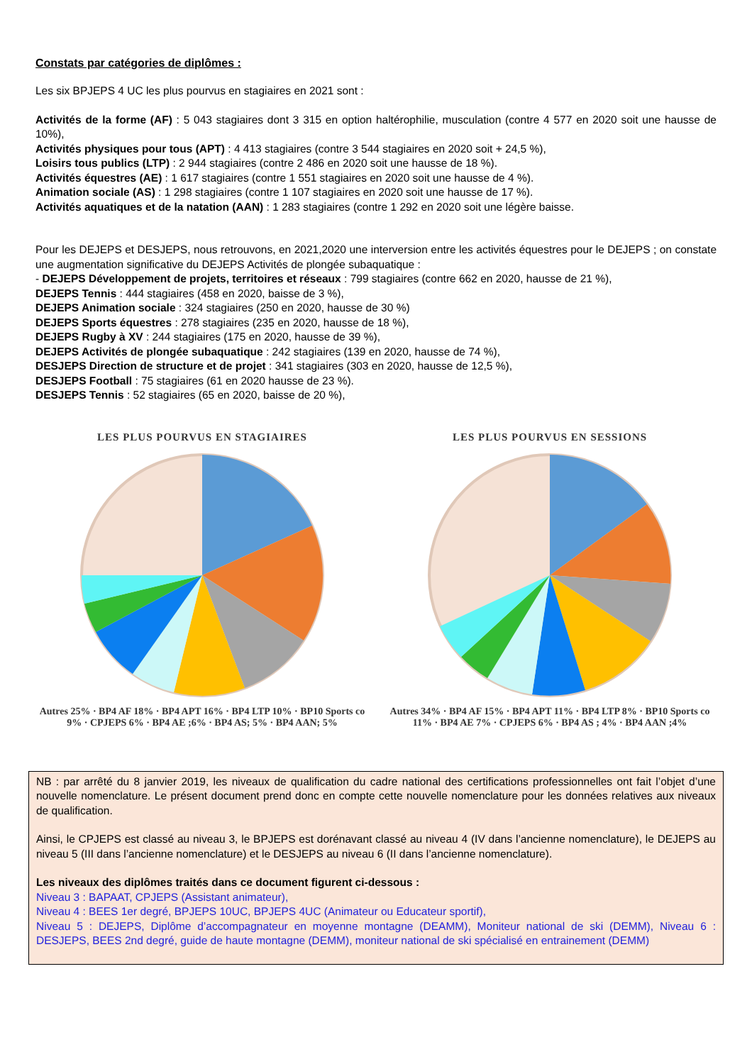Constats par catégories de diplômes :
Les six BPJEPS 4 UC les plus pourvus en stagiaires en 2021 sont :
Activités de la forme (AF) : 5 043 stagiaires dont 3 315 en option haltérophilie, musculation (contre 4 577 en 2020 soit une hausse de 10%),
Activités physiques pour tous (APT) : 4 413 stagiaires (contre 3 544 stagiaires en 2020 soit + 24,5 %),
Loisirs tous publics (LTP) : 2 944 stagiaires (contre 2 486 en 2020 soit une hausse de 18 %).
Activités équestres (AE) : 1 617 stagiaires (contre 1 551 stagiaires en 2020 soit une hausse de 4 %).
Animation sociale (AS) : 1 298 stagiaires (contre 1 107 stagiaires en 2020 soit une hausse de 17 %).
Activités aquatiques et de la natation (AAN) : 1 283 stagiaires (contre 1 292 en 2020 soit une légère baisse.
Pour les DEJEPS et DESJEPS, nous retrouvons, en 2021,2020 une interversion entre les activités équestres pour le DEJEPS ; on constate une augmentation significative du DEJEPS Activités de plongée subaquatique :
- DEJEPS Développement de projets, territoires et réseaux : 799 stagiaires (contre 662 en 2020, hausse de 21 %),
DEJEPS Tennis : 444 stagiaires (458 en 2020, baisse de 3 %),
DEJEPS Animation sociale : 324 stagiaires (250 en 2020, hausse de 30 %)
DEJEPS Sports équestres : 278 stagiaires (235 en 2020, hausse de 18 %),
DEJEPS Rugby à XV : 244 stagiaires (175 en 2020, hausse de 39 %),
DEJEPS Activités de plongée subaquatique : 242 stagiaires (139 en 2020, hausse de 74 %),
DESJEPS Direction de structure et de projet : 341 stagiaires (303 en 2020, hausse de 12,5 %),
DESJEPS Football : 75 stagiaires (61 en 2020 hausse de 23 %).
DESJEPS Tennis : 52 stagiaires (65 en 2020, baisse de 20 %),
LES PLUS POURVUS EN STAGIAIRES
Autres 25% · BP4 AF 18% · BP4 APT 16% · BP4 LTP 10% · BP10 Sports co 9% · CPJEPS 6% · BP4 AE ;6% · BP4 AS; 5% · BP4 AAN; 5%
LES PLUS POURVUS EN SESSIONS
Autres 34% · BP4 AF 15% · BP4 APT 11% · BP4 LTP 8% · BP10 Sports co 11% · BP4 AE 7% · CPJEPS 6% · BP4 AS ; 4% · BP4 AAN ;4%
NB : par arrêté du 8 janvier 2019, les niveaux de qualification du cadre national des certifications professionnelles ont fait l’objet d’une nouvelle nomenclature. Le présent document prend donc en compte cette nouvelle nomenclature pour les données relatives aux niveaux de qualification.
Ainsi, le CPJEPS est classé au niveau 3, le BPJEPS est dorénavant classé au niveau 4 (IV dans l’ancienne nomenclature), le DEJEPS au niveau 5 (III dans l’ancienne nomenclature) et le DESJEPS au niveau 6 (II dans l’ancienne nomenclature).
Les niveaux des diplômes traités dans ce document figurent ci-dessous :
Niveau 3 : BAPAAT, CPJEPS (Assistant animateur),
Niveau 4 : BEES 1er degré, BPJEPS 10UC, BPJEPS 4UC (Animateur ou Educateur sportif),
Niveau 5 : DEJEPS, Diplôme d’accompagnateur en moyenne montagne (DEAMM), Moniteur national de ski (DEMM), Niveau 6 : DESJEPS, BEES 2nd degré, guide de haute montagne (DEMM), moniteur national de ski spécialisé en entrainement (DEMM)